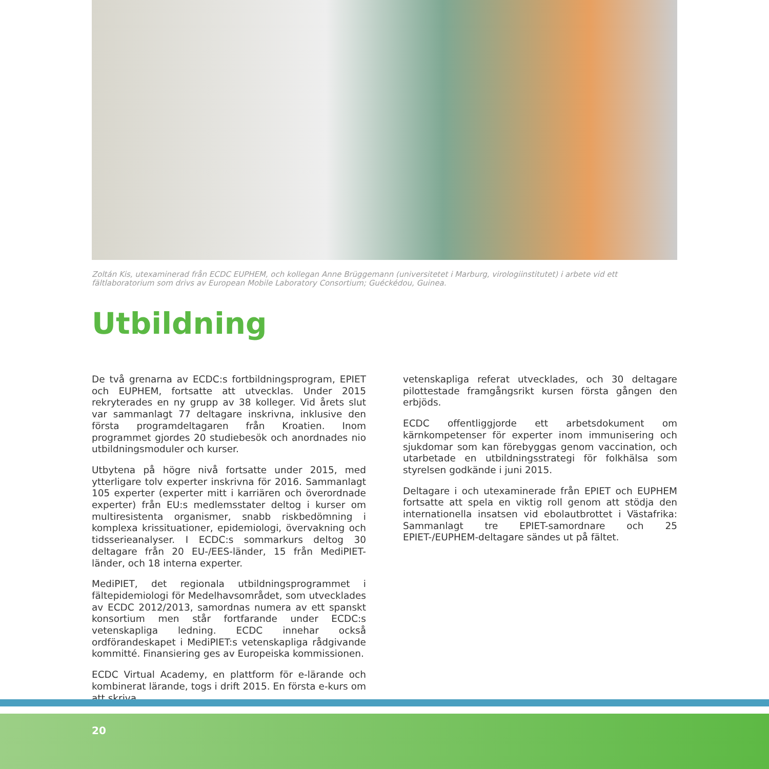Zoltán Kis, utexaminerad från ECDC EUPHEM, och kollegan Anne Brüggemann (universitetet i Marburg, virologiinstitutet) i arbete vid ett fältlaboratorium som drivs av European Mobile Laboratory Consortium; Guéckédou, Guinea.
Utbildning
De två grenarna av ECDC:s fortbildningsprogram, EPIET och EUPHEM, fortsatte att utvecklas. Under 2015 rekryterades en ny grupp av 38 kolleger. Vid årets slut var sammanlagt 77 deltagare inskrivna, inklusive den första programdeltagaren från Kroatien. Inom programmet gjordes 20 studiebesök och anordnades nio utbildningsmoduler och kurser.
Utbytena på högre nivå fortsatte under 2015, med ytterligare tolv experter inskrivna för 2016. Sammanlagt 105 experter (experter mitt i karriären och överordnade experter) från EU:s medlemsstater deltog i kurser om multiresistenta organismer, snabb riskbedömning i komplexa krissituationer, epidemiologi, övervakning och tidsserieanalyser. I ECDC:s sommarkurs deltog 30 deltagare från 20 EU-/EES-länder, 15 från MediPIET-länder, och 18 interna experter.
MediPIET, det regionala utbildningsprogrammet i fältepidemiologi för Medelhavsområdet, som utvecklades av ECDC 2012/2013, samordnas numera av ett spanskt konsortium men står fortfarande under ECDC:s vetenskapliga ledning. ECDC innehar också ordförandeskapet i MediPIET:s vetenskapliga rådgivande kommitté. Finansiering ges av Europeiska kommissionen.
ECDC Virtual Academy, en plattform för e-lärande och kombinerat lärande, togs i drift 2015. En första e-kurs om att skriva
vetenskapliga referat utvecklades, och 30 deltagare pilottestade framgångsrikt kursen första gången den erbjöds.
ECDC offentliggjorde ett arbetsdokument om kärnkompetenser för experter inom immunisering och sjukdomar som kan förebyggas genom vaccination, och utarbetade en utbildningsstrategi för folkhälsa som styrelsen godkände i juni 2015.
Deltagare i och utexaminerade från EPIET och EUPHEM fortsatte att spela en viktig roll genom att stödja den internationella insatsen vid ebolautbrottet i Västafrika: Sammanlagt tre EPIET-samordnare och 25 EPIET-/EUPHEM-deltagare sändes ut på fältet.
20